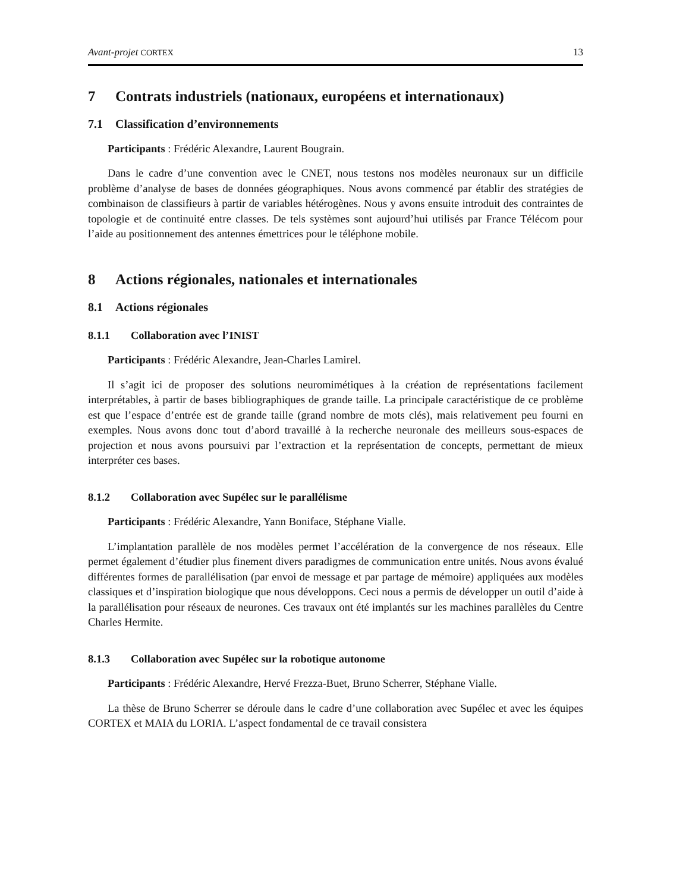Avant-projet CORTEX 13
7 Contrats industriels (nationaux, européens et internationaux)
7.1 Classification d’environnements
Participants : Frédéric Alexandre, Laurent Bougrain.
Dans le cadre d’une convention avec le CNET, nous testons nos modèles neuronaux sur un difficile problème d’analyse de bases de données géographiques. Nous avons commencé par établir des stratégies de combinaison de classifieurs à partir de variables hétérogènes. Nous y avons ensuite introduit des contraintes de topologie et de continuité entre classes. De tels systèmes sont aujourd’hui utilisés par France Télécom pour l’aide au positionnement des antennes émettrices pour le téléphone mobile.
8 Actions régionales, nationales et internationales
8.1 Actions régionales
8.1.1 Collaboration avec l’INIST
Participants : Frédéric Alexandre, Jean-Charles Lamirel.
Il s’agit ici de proposer des solutions neuromimétiques à la création de représentations facilement interprétables, à partir de bases bibliographiques de grande taille. La principale caractéristique de ce problème est que l’espace d’entrée est de grande taille (grand nombre de mots clés), mais relativement peu fourni en exemples. Nous avons donc tout d’abord travaillé à la recherche neuronale des meilleurs sous-espaces de projection et nous avons poursuivi par l’extraction et la représentation de concepts, permettant de mieux interpréter ces bases.
8.1.2 Collaboration avec Supélec sur le parallélisme
Participants : Frédéric Alexandre, Yann Boniface, Stéphane Vialle.
L’implantation parallèle de nos modèles permet l’accélération de la convergence de nos réseaux. Elle permet également d’étudier plus finement divers paradigmes de communication entre unités. Nous avons évalué différentes formes de parallélisation (par envoi de message et par partage de mémoire) appliquées aux modèles classiques et d’inspiration biologique que nous développons. Ceci nous a permis de développer un outil d’aide à la parallélisation pour réseaux de neurones. Ces travaux ont été implantés sur les machines parallèles du Centre Charles Hermite.
8.1.3 Collaboration avec Supélec sur la robotique autonome
Participants : Frédéric Alexandre, Hervé Frezza-Buet, Bruno Scherrer, Stéphane Vialle.
La thèse de Bruno Scherrer se déroule dans le cadre d’une collaboration avec Supélec et avec les équipes CORTEX et MAIA du LORIA. L’aspect fondamental de ce travail consistera